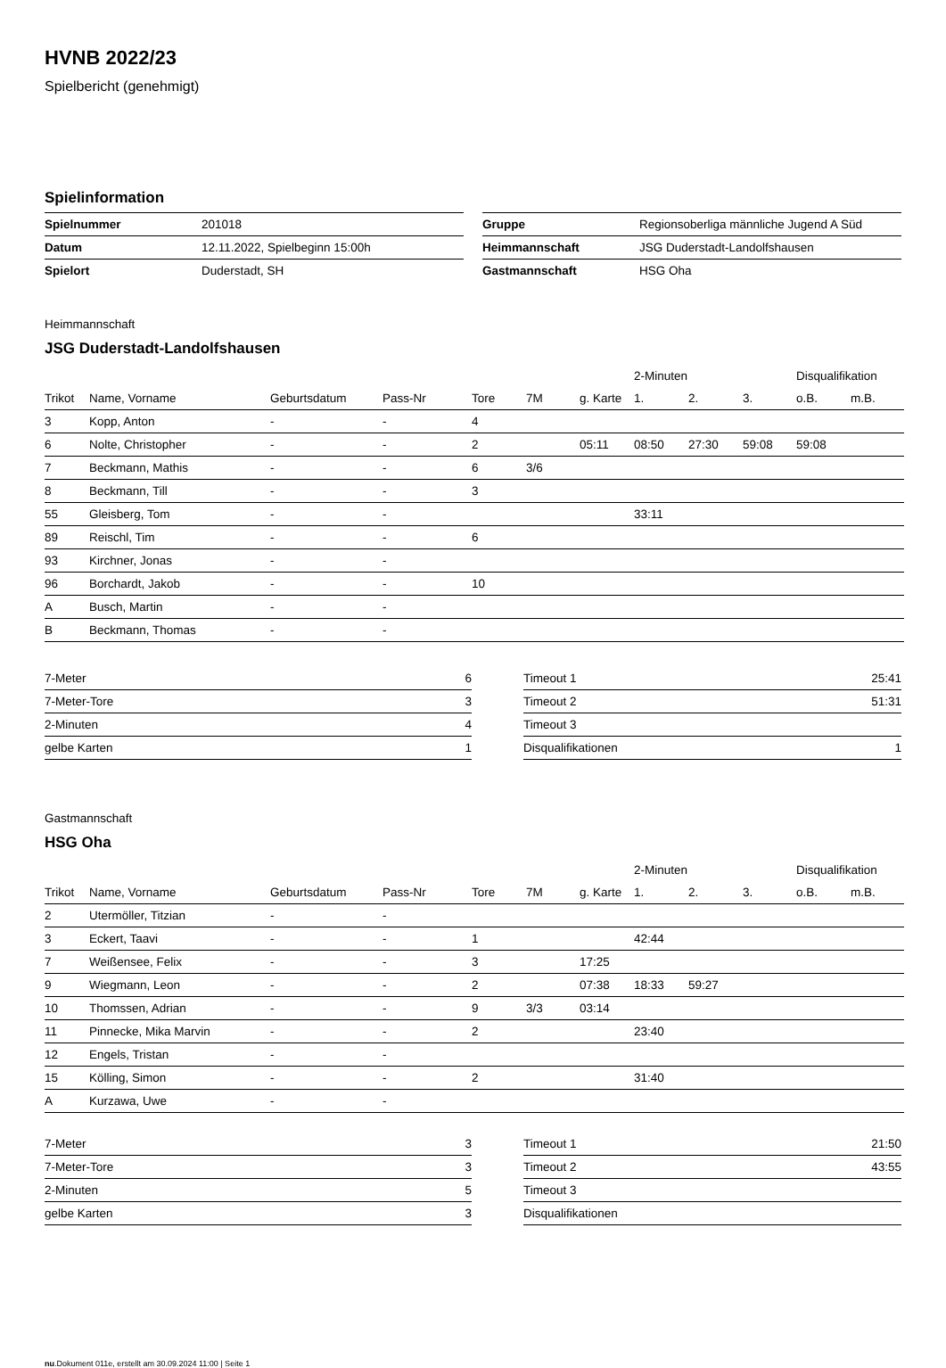HVNB 2022/23
Spielbericht (genehmigt)
Spielinformation
| Spielnummer | 201018 |
| Datum | 12.11.2022, Spielbeginn 15:00h |
| Spielort | Duderstadt, SH |
| Gruppe | Regionsoberliga männliche Jugend A Süd |
| Heimmannschaft | JSG Duderstadt-Landolfshausen |
| Gastmannschaft | HSG Oha |
Heimmannschaft
JSG Duderstadt-Landolfshausen
| | | | | | | | 2-Minuten | | | Disqualifikation | |
| --- | --- | --- | --- | --- | --- | --- | --- | --- | --- | --- | --- |
| Trikot | Name, Vorname | Geburtsdatum | Pass-Nr | Tore | 7M | g. Karte | 1. | 2. | 3. | o.B. | m.B. |
| 3 | Kopp, Anton | - | - | 4 | | | | | | | |
| 6 | Nolte, Christopher | - | - | 2 | | 05:11 | 08:50 | 27:30 | 59:08 | 59:08 | |
| 7 | Beckmann, Mathis | - | - | 6 | 3/6 | | | | | | |
| 8 | Beckmann, Till | - | - | 3 | | | | | | | |
| 55 | Gleisberg, Tom | - | - | | | | 33:11 | | | | |
| 89 | Reischl, Tim | - | - | 6 | | | | | | | |
| 93 | Kirchner, Jonas | - | - | | | | | | | | |
| 96 | Borchardt, Jakob | - | - | 10 | | | | | | | |
| A | Busch, Martin | - | - | | | | | | | | |
| B | Beckmann, Thomas | - | - | | | | | | | | |
| 7-Meter | 6 |
| 7-Meter-Tore | 3 |
| 2-Minuten | 4 |
| gelbe Karten | 1 |
| Timeout 1 | 25:41 |
| Timeout 2 | 51:31 |
| Timeout 3 | |
| Disqualifikationen | 1 |
Gastmannschaft
HSG Oha
| | | | | | | | 2-Minuten | | | Disqualifikation | |
| --- | --- | --- | --- | --- | --- | --- | --- | --- | --- | --- | --- |
| Trikot | Name, Vorname | Geburtsdatum | Pass-Nr | Tore | 7M | g. Karte | 1. | 2. | 3. | o.B. | m.B. |
| 2 | Utermöller, Titzian | - | - | | | | | | | | |
| 3 | Eckert, Taavi | - | - | 1 | | | 42:44 | | | | |
| 7 | Weißensee, Felix | - | - | 3 | | 17:25 | | | | | |
| 9 | Wiegmann, Leon | - | - | 2 | | 07:38 | 18:33 | 59:27 | | | |
| 10 | Thomssen, Adrian | - | - | 9 | 3/3 | 03:14 | | | | | |
| 11 | Pinnecke, Mika Marvin | - | - | 2 | | | 23:40 | | | | |
| 12 | Engels, Tristan | - | - | | | | | | | | |
| 15 | Kölling, Simon | - | - | 2 | | | 31:40 | | | | |
| A | Kurzawa, Uwe | - | - | | | | | | | | |
| 7-Meter | 3 |
| 7-Meter-Tore | 3 |
| 2-Minuten | 5 |
| gelbe Karten | 3 |
| Timeout 1 | 21:50 |
| Timeout 2 | 43:55 |
| Timeout 3 | |
| Disqualifikationen | |
nu.Dokument 011e, erstellt am 30.09.2024 11:00 | Seite 1